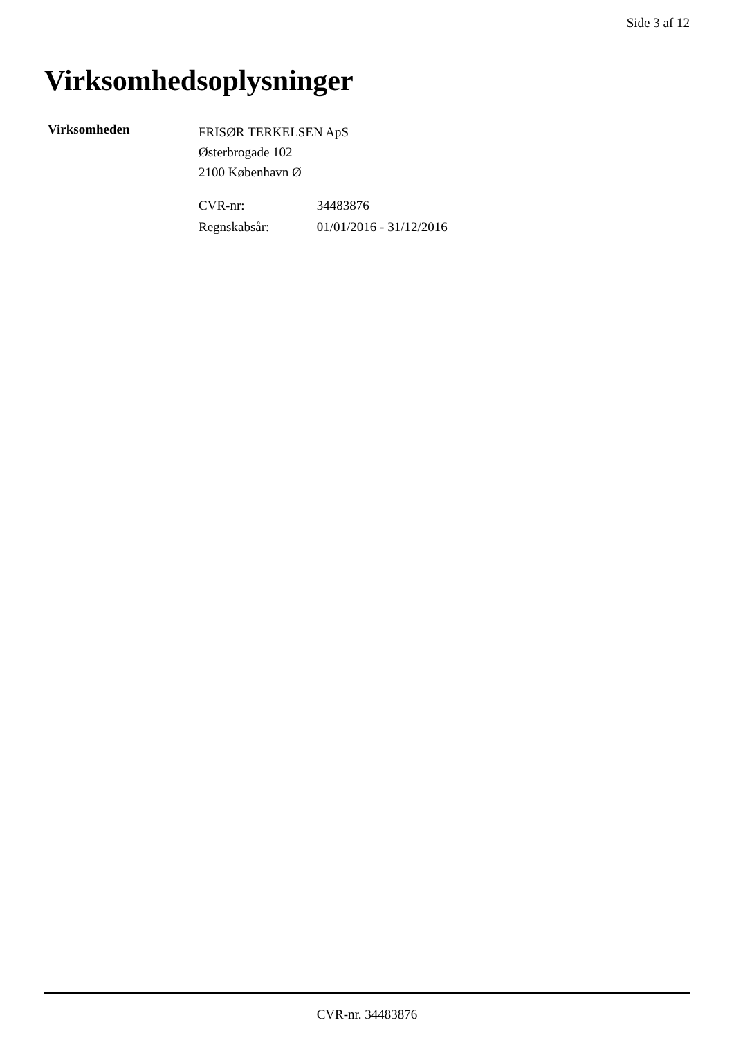Side 3 af 12
Virksomhedsoplysninger
Virksomheden
FRISØR TERKELSEN ApS
Østerbrogade 102
2100 København Ø
CVR-nr: 34483876
Regnskabsår: 01/01/2016 - 31/12/2016
CVR-nr. 34483876